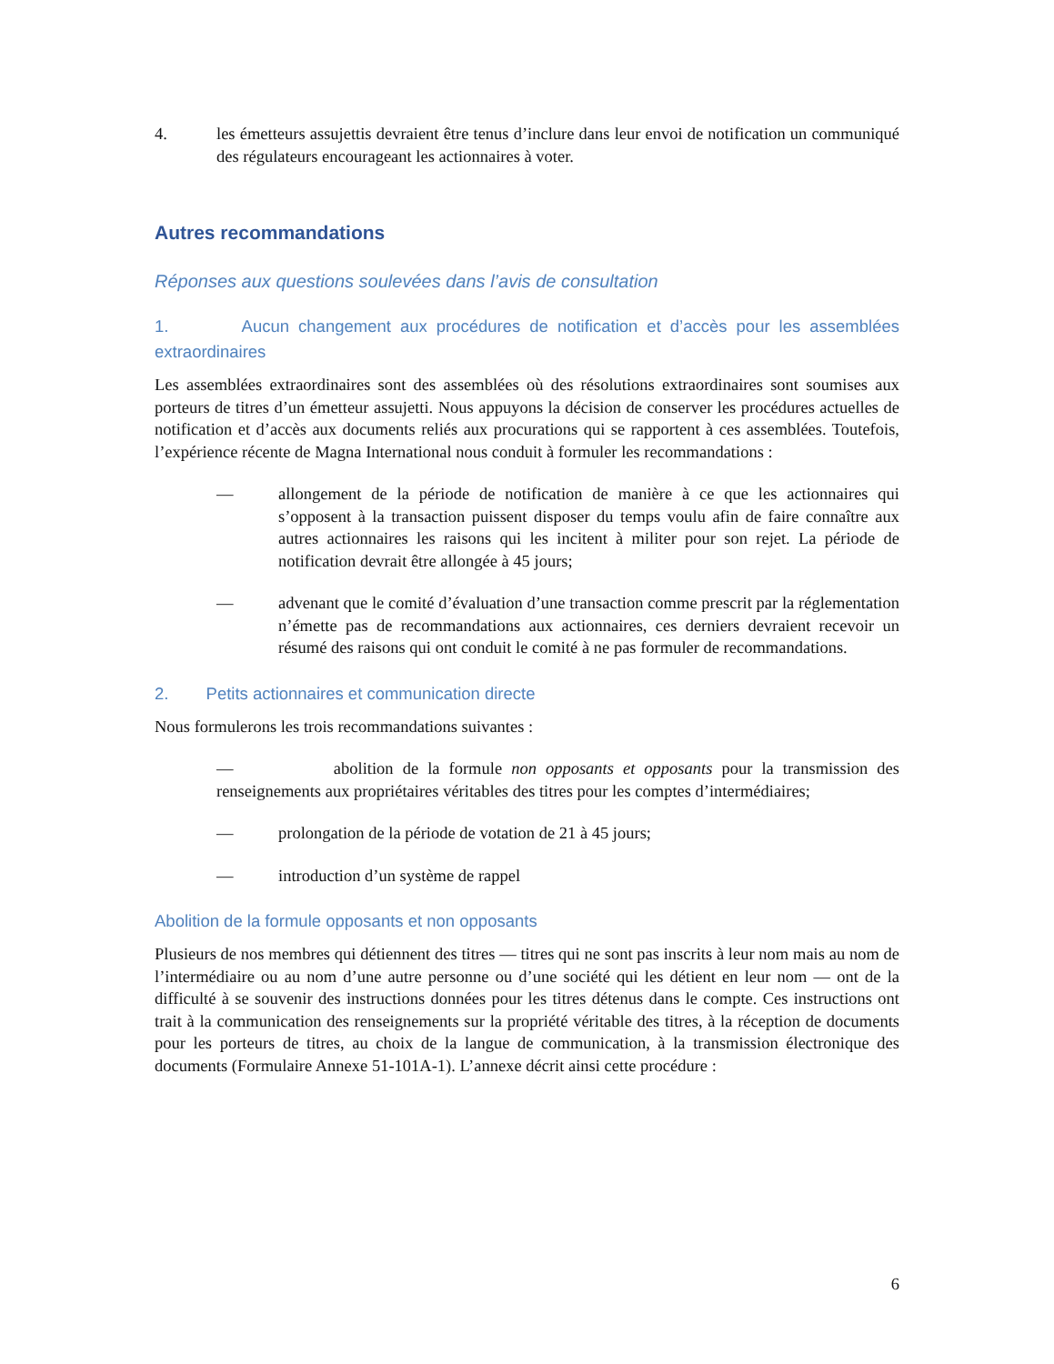4. les émetteurs assujettis devraient être tenus d’inclure dans leur envoi de notification un communiqué des régulateurs encourageant les actionnaires à voter.
Autres recommandations
Réponses aux questions soulevées dans l’avis de consultation
1. Aucun changement aux procédures de notification et d’accès pour les assemblées extraordinaires
Les assemblées extraordinaires sont des assemblées où des résolutions extraordinaires sont soumises aux porteurs de titres d’un émetteur assujetti. Nous appuyons la décision de conserver les procédures actuelles de notification et d’accès aux documents reliés aux procurations qui se rapportent à ces assemblées. Toutefois, l’expérience récente de Magna International nous conduit à formuler les recommandations :
— allongement de la période de notification de manière à ce que les actionnaires qui s’opposent à la transaction puissent disposer du temps voulu afin de faire connaître aux autres actionnaires les raisons qui les incitent à militer pour son rejet. La période de notification devrait être allongée à 45 jours;
— advenant que le comité d’évaluation d’une transaction comme prescrit par la réglementation n’émette pas de recommandations aux actionnaires, ces derniers devraient recevoir un résumé des raisons qui ont conduit le comité à ne pas formuler de recommandations.
2. Petits actionnaires et communication directe
Nous formulerons les trois recommandations suivantes :
— abolition de la formule non opposants et opposants pour la transmission des renseignements aux propriétaires véritables des titres pour les comptes d’intermédiaires;
— prolongation de la période de votation de 21 à 45 jours;
— introduction d’un système de rappel
Abolition de la formule opposants et non opposants
Plusieurs de nos membres qui détiennent des titres — titres qui ne sont pas inscrits à leur nom mais au nom de l’intermédiaire ou au nom d’une autre personne ou d’une société qui les détient en leur nom — ont de la difficulté à se souvenir des instructions données pour les titres détenus dans le compte. Ces instructions ont trait à la communication des renseignements sur la propriété véritable des titres, à la réception de documents pour les porteurs de titres, au choix de la langue de communication, à la transmission électronique des documents (Formulaire Annexe 51-101A-1). L’annexe décrit ainsi cette procédure :
6